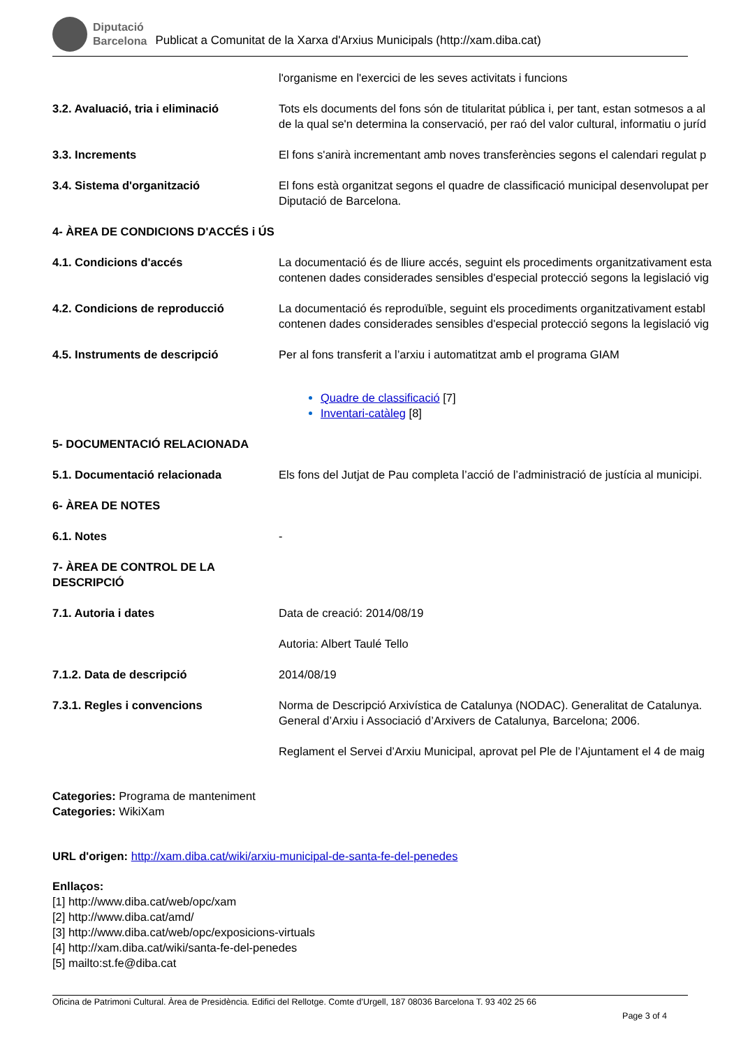Diputació
Barcelona Publicat a Comunitat de la Xarxa d'Arxius Municipals (http://xam.diba.cat)
| | l'organisme en l'exercici de les seves activitats i funcions |
| 3.2. Avaluació, tria i eliminació | Tots els documents del fons són de titularitat pública i, per tant, estan sotmesos a al de la qual se'n determina la conservació, per raó del valor cultural, informatiu o juríd |
| 3.3. Increments | El fons s'anirà incrementant amb noves transferències segons el calendari regulat p |
| 3.4. Sistema d'organització | El fons està organitzat segons el quadre de classificació municipal desenvolupat per Diputació de Barcelona. |
| 4- ÀREA DE CONDICIONS D'ACCÉS i ÚS | |
| 4.1. Condicions d'accés | La documentació és de lliure accés, seguint els procediments organitzativament esta contenen dades considerades sensibles d'especial protecció segons la legislació vig |
| 4.2. Condicions de reproducció | La documentació és reproduïble, seguint els procediments organitzativament establ contenen dades considerades sensibles d'especial protecció segons la legislació vig |
| 4.5. Instruments de descripció | Per al fons transferit a l’arxiu i automatitzat amb el programa GIAM Quadre de classificació [7] Inventari-catàleg [8] |
| 5- DOCUMENTACIÓ RELACIONADA | |
| 5.1. Documentació relacionada | Els fons del Jutjat de Pau completa l’acció de l’administració de justícia al municipi. |
| 6- ÀREA DE NOTES | |
| 6.1. Notes | - |
| 7- ÀREA DE CONTROL DE LA DESCRIPCIÓ | |
| 7.1. Autoria i dates | Data de creació: 2014/08/19 Autoria: Albert Taulé Tello |
| 7.1.2. Data de descripció | 2014/08/19 |
| 7.3.1. Regles i convencions | Norma de Descripció Arxivística de Catalunya (NODAC). Generalitat de Catalunya. General d’Arxiu i Associació d’Arxivers de Catalunya, Barcelona; 2006. Reglament el Servei d’Arxiu Municipal, aprovat pel Ple de l’Ajuntament el 4 de maig |
Categories: Programa de manteniment
Categories: WikiXam
URL d'origen: http://xam.diba.cat/wiki/arxiu-municipal-de-santa-fe-del-penedes
Enllaços:
[1] http://www.diba.cat/web/opc/xam
[2] http://www.diba.cat/amd/
[3] http://www.diba.cat/web/opc/exposicions-virtuals
[4] http://xam.diba.cat/wiki/santa-fe-del-penedes
[5] mailto:st.fe@diba.cat
Oficina de Patrimoni Cultural. Àrea de Presidència. Edifici del Rellotge. Comte d'Urgell, 187 08036 Barcelona T. 93 402 25 66
Page 3 of 4